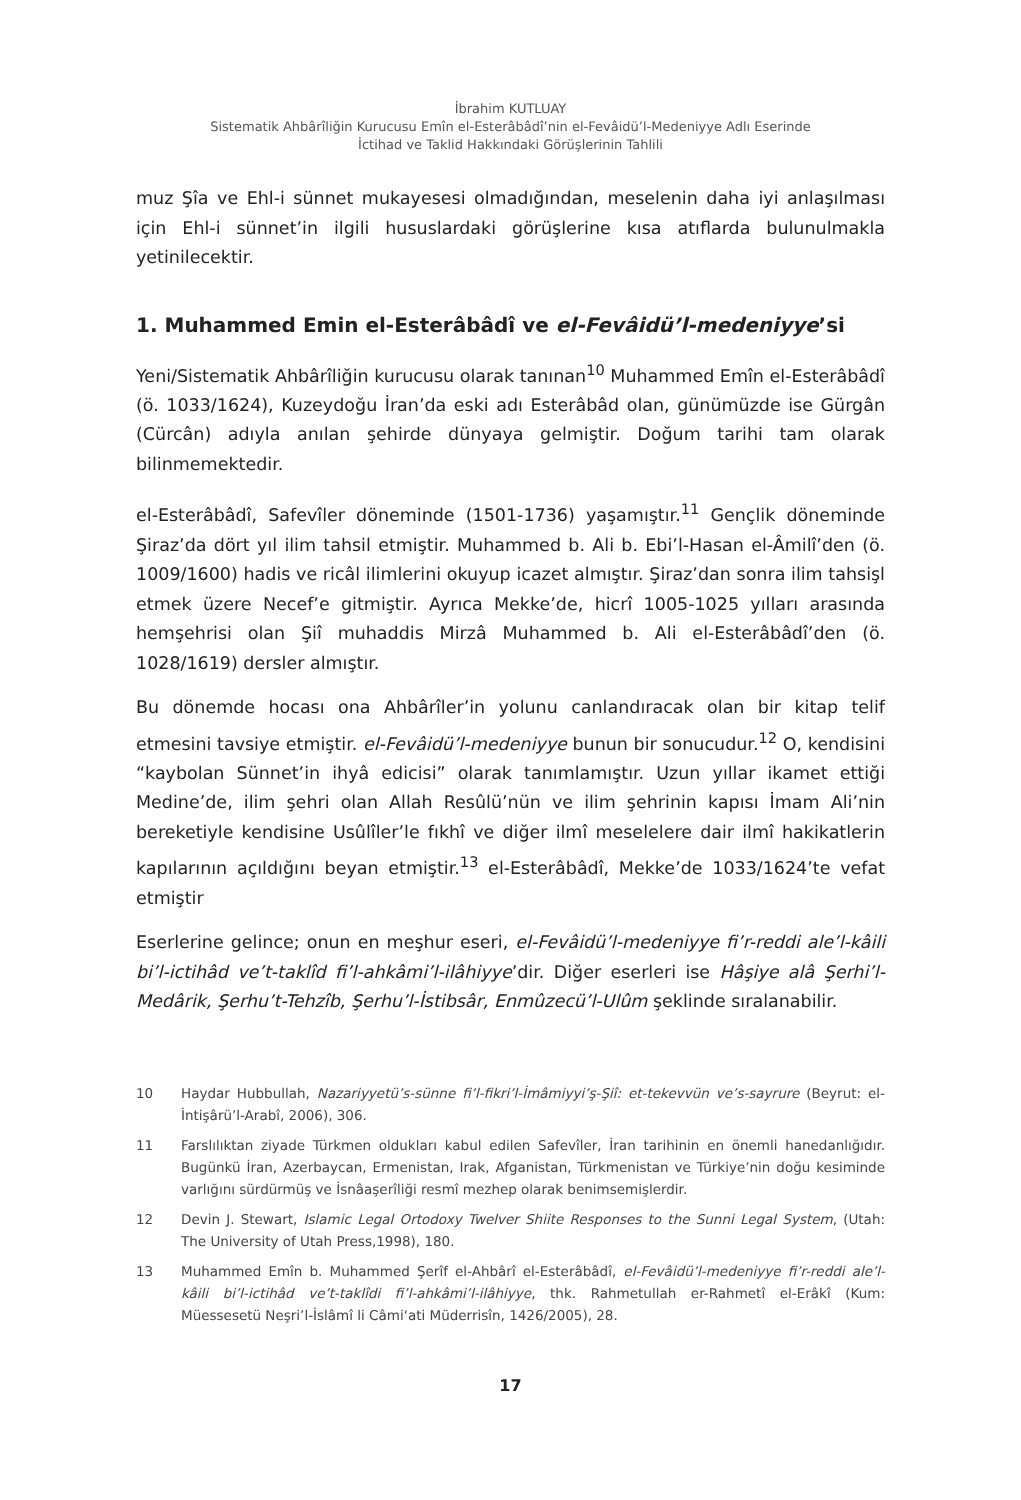İbrahim KUTLUAY
Sistematik Ahbârîliğin Kurucusu Emîn el-Esterâbâdî’nin el-Fevâidü’l-Medeniyye Adlı Eserinde
İctihad ve Taklid Hakkındaki Görüşlerinin Tahlili
muz Şîa ve Ehl-i sünnet mukayesesi olmadığından, meselenin daha iyi anlaşılması için Ehl-i sünnet’in ilgili hususlardaki görüşlerine kısa atıflarda bulunulmakla yetinilecektir.
1. Muhammed Emin el-Esterâbâdî ve el-Fevâidü’l-medeniyye’si
Yeni/Sistematik Ahbârîliğin kurucusu olarak tanınan<sup>10</sup> Muhammed Emîn el-Esterâbâdî (ö. 1033/1624), Kuzeydoğu İran’da eski adı Esterâbâd olan, günümüzde ise Gürgân (Cürcân) adıyla anılan şehirde dünyaya gelmiştir. Doğum tarihi tam olarak bilinmemektedir.
el-Esterâbâdî, Safevîler döneminde (1501-1736) yaşamıştır.<sup>11</sup> Gençlik döneminde Şiraz’da dört yıl ilim tahsil etmiştir. Muhammed b. Ali b. Ebi’l-Hasan el-Âmilî’den (ö. 1009/1600) hadis ve ricâl ilimlerini okuyup icazet almıştır. Şiraz’dan sonra ilim tahsişl etmek üzere Necef’e gitmiştir. Ayrıca Mekke’de, hicrî 1005-1025 yılları arasında hemşehrisi olan Şiî muhaddis Mirzâ Muhammed b. Ali el-Esterâbâdî’den (ö. 1028/1619) dersler almıştır.
Bu dönemde hocası ona Ahbârîler’in yolunu canlandıracak olan bir kitap telif etmesini tavsiye etmiştir. el-Fevâidü’l-medeniyye bunun bir sonucudur.<sup>12</sup> O, kendisini “kaybolan Sünnet’in ihyâ edicisi” olarak tanımlamıştır. Uzun yıllar ikamet ettiği Medine’de, ilim şehri olan Allah Resûlü’nün ve ilim şehrinin kapısı İmam Ali’nin bereketiyle kendisine Usûlîler’le fıkhî ve diğer ilmî meselelere dair ilmî hakikatlerin kapılarının açıldığını beyan etmiştir.<sup>13</sup> el-Esterâbâdî, Mekke’de 1033/1624’te vefat etmiştir
Eserlerine gelince; onun en meşhur eseri, el-Fevâidü’l-medeniyye fi’r-reddi ale’l-kâili bi’l-ictihâd ve’t-taklîd fi’l-ahkâmi’l-ilâhiyye’dir. Diğer eserleri ise Hâşiye alâ Şerhi’l-Medârik, Şerhu’t-Tehzîb, Şerhu’l-İstibsâr, Enmûzecü’l-Ulûm şeklinde sıralanabilir.
10 Haydar Hubbullah, Nazariyyetü’s-sünne fi’l-fikri’l-İmâmiyyi’ş-Şiî: et-tekevvün ve’s-sayrure (Beyrut: el-İntişârü’l-Arabî, 2006), 306.
11 Farslılıktan ziyade Türkmen oldukları kabul edilen Safevîler, İran tarihinin en önemli hanedanlığıdır. Bugünkü İran, Azerbaycan, Ermenistan, Irak, Afganistan, Türkmenistan ve Türkiye’nin doğu kesiminde varlığını sürdürmüş ve İsnâaşerîliği resmî mezhep olarak benimsemişlerdir.
12 Devin J. Stewart, Islamic Legal Ortodoxy Twelver Shiite Responses to the Sunni Legal System, (Utah: The University of Utah Press,1998), 180.
13 Muhammed Emîn b. Muhammed Şerîf el-Ahbârî el-Esterâbâdî, el-Fevâidü’l-medeniyye fi’r-reddi ale’l-kâili bi’l-ictihâd ve’t-taklîdi fi’l-ahkâmi’l-ilâhiyye, thk. Rahmetullah er-Rahmetî el-Erâkî (Kum: Müessesetü Neşri’l-İslâmî li Câmi‘ati Müderrisîn, 1426/2005), 28.
17